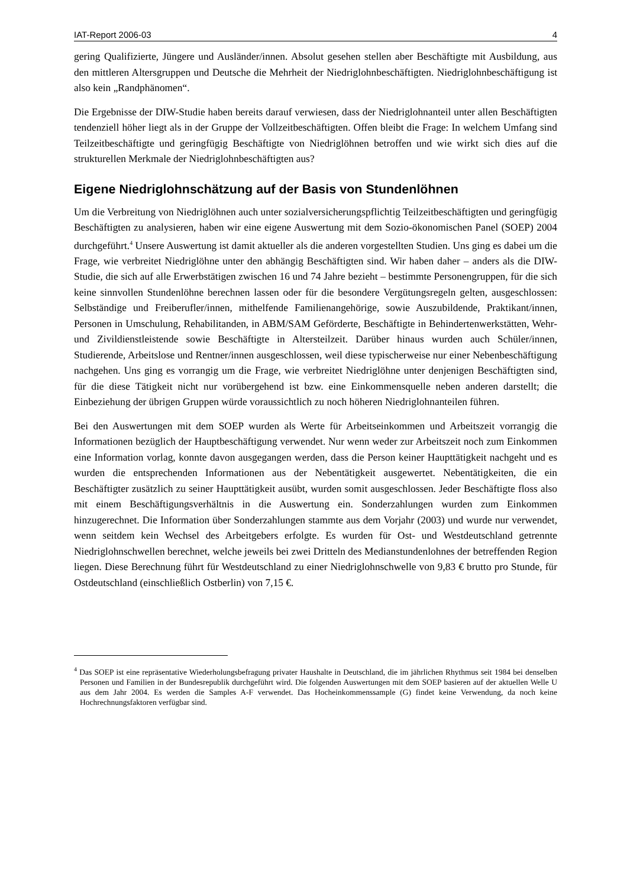IAT-Report 2006-03 4
gering Qualifizierte, Jüngere und Ausländer/innen. Absolut gesehen stellen aber Beschäftigte mit Ausbildung, aus den mittleren Altersgruppen und Deutsche die Mehrheit der Niedriglohnbeschäftigten. Niedriglohnbeschäftigung ist also kein „Randphänomen“.
Die Ergebnisse der DIW-Studie haben bereits darauf verwiesen, dass der Niedriglohnanteil unter allen Beschäftigten tendenziell höher liegt als in der Gruppe der Vollzeitbeschäftigten. Offen bleibt die Frage: In welchem Umfang sind Teilzeitbeschäftigte und geringfügig Beschäftigte von Niedriglöhnen betroffen und wie wirkt sich dies auf die strukturellen Merkmale der Niedriglohnbeschäftigten aus?
Eigene Niedriglohnschätzung auf der Basis von Stundenlöhnen
Um die Verbreitung von Niedriglöhnen auch unter sozialversicherungspflichtig Teilzeitbeschäftigten und geringfügig Beschäftigten zu analysieren, haben wir eine eigene Auswertung mit dem Sozio-ökonomischen Panel (SOEP) 2004 durchgeführt.<sup>4</sup> Unsere Auswertung ist damit aktueller als die anderen vorgestellten Studien. Uns ging es dabei um die Frage, wie verbreitet Niedriglöhne unter den abhängig Beschäftigten sind. Wir haben daher – anders als die DIW-Studie, die sich auf alle Erwerbstätigen zwischen 16 und 74 Jahre bezieht – bestimmte Personengruppen, für die sich keine sinnvollen Stundenlöhne berechnen lassen oder für die besondere Vergütungsregeln gelten, ausgeschlossen: Selbständige und Freiberufler/innen, mithelfende Familienangehörige, sowie Auszubildende, Praktikant/innen, Personen in Umschulung, Rehabilitanden, in ABM/SAM Geförderte, Beschäftigte in Behindertenwerkstätten, Wehr- und Zivildienstleistende sowie Beschäftigte in Altersteilzeit. Darüber hinaus wurden auch Schüler/innen, Studierende, Arbeitslose und Rentner/innen ausgeschlossen, weil diese typischerweise nur einer Nebenbeschäftigung nachgehen. Uns ging es vorrangig um die Frage, wie verbreitet Niedriglöhne unter denjenigen Beschäftigten sind, für die diese Tätigkeit nicht nur vorübergehend ist bzw. eine Einkommensquelle neben anderen darstellt; die Einbeziehung der übrigen Gruppen würde voraussichtlich zu noch höheren Niedriglohnanteilen führen.
Bei den Auswertungen mit dem SOEP wurden als Werte für Arbeitseinkommen und Arbeitszeit vorrangig die Informationen bezüglich der Hauptbeschäftigung verwendet. Nur wenn weder zur Arbeitszeit noch zum Einkommen eine Information vorlag, konnte davon ausgegangen werden, dass die Person keiner Haupttätigkeit nachgeht und es wurden die entsprechenden Informationen aus der Nebentätigkeit ausgewertet. Nebentätigkeiten, die ein Beschäftigter zusätzlich zu seiner Haupttätigkeit ausübt, wurden somit ausgeschlossen. Jeder Beschäftigte floss also mit einem Beschäftigungsverhältnis in die Auswertung ein. Sonderzahlungen wurden zum Einkommen hinzugerechnet. Die Information über Sonderzahlungen stammte aus dem Vorjahr (2003) und wurde nur verwendet, wenn seitdem kein Wechsel des Arbeitgebers erfolgte. Es wurden für Ost- und Westdeutschland getrennte Niedriglohnschwellen berechnet, welche jeweils bei zwei Dritteln des Medianstundenlohnes der betreffenden Region liegen. Diese Berechnung führt für Westdeutschland zu einer Niedriglohnschwelle von 9,83 € brutto pro Stunde, für Ostdeutschland (einschließlich Ostberlin) von 7,15 €.
<sup>4</sup> Das SOEP ist eine repräsentative Wiederholungsbefragung privater Haushalte in Deutschland, die im jährlichen Rhythmus seit 1984 bei denselben Personen und Familien in der Bundesrepublik durchgeführt wird. Die folgenden Auswertungen mit dem SOEP basieren auf der aktuellen Welle U aus dem Jahr 2004. Es werden die Samples A-F verwendet. Das Hocheinkommenssample (G) findet keine Verwendung, da noch keine Hochrechnungsfaktoren verfügbar sind.